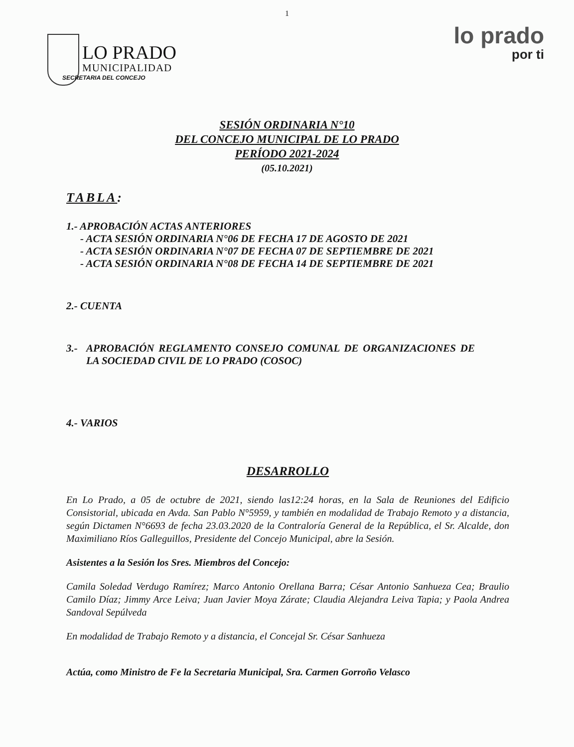1
LO PRADO
MUNICIPALIDAD
SECRETARIA DEL CONCEJO
lo prado
por ti
SESIÓN ORDINARIA N°10
DEL CONCEJO MUNICIPAL DE LO PRADO
PERÍODO 2021-2024
(05.10.2021)
TABLA:
1.- APROBACIÓN ACTAS ANTERIORES
- ACTA SESIÓN ORDINARIA N°06 DE FECHA 17 DE AGOSTO DE 2021
- ACTA SESIÓN ORDINARIA N°07 DE FECHA 07 DE SEPTIEMBRE DE 2021
- ACTA SESIÓN ORDINARIA N°08 DE FECHA 14 DE SEPTIEMBRE DE 2021
2.- CUENTA
3.- APROBACIÓN REGLAMENTO CONSEJO COMUNAL DE ORGANIZACIONES DE LA SOCIEDAD CIVIL DE LO PRADO (COSOC)
4.- VARIOS
DESARROLLO
En Lo Prado, a 05 de octubre de 2021, siendo las12:24 horas, en la Sala de Reuniones del Edificio Consistorial, ubicada en Avda. San Pablo N°5959, y también en modalidad de Trabajo Remoto y a distancia, según Dictamen N°6693 de fecha 23.03.2020 de la Contraloría General de la República, el Sr. Alcalde, don Maximiliano Ríos Galleguillos, Presidente del Concejo Municipal, abre la Sesión.
Asistentes a la Sesión los Sres. Miembros del Concejo:
Camila Soledad Verdugo Ramírez; Marco Antonio Orellana Barra; César Antonio Sanhueza Cea; Braulio Camilo Díaz; Jimmy Arce Leiva; Juan Javier Moya Zárate; Claudia Alejandra Leiva Tapia; y Paola Andrea Sandoval Sepúlveda
En modalidad de Trabajo Remoto y a distancia, el Concejal Sr. César Sanhueza
Actúa, como Ministro de Fe la Secretaria Municipal, Sra. Carmen Gorroño Velasco